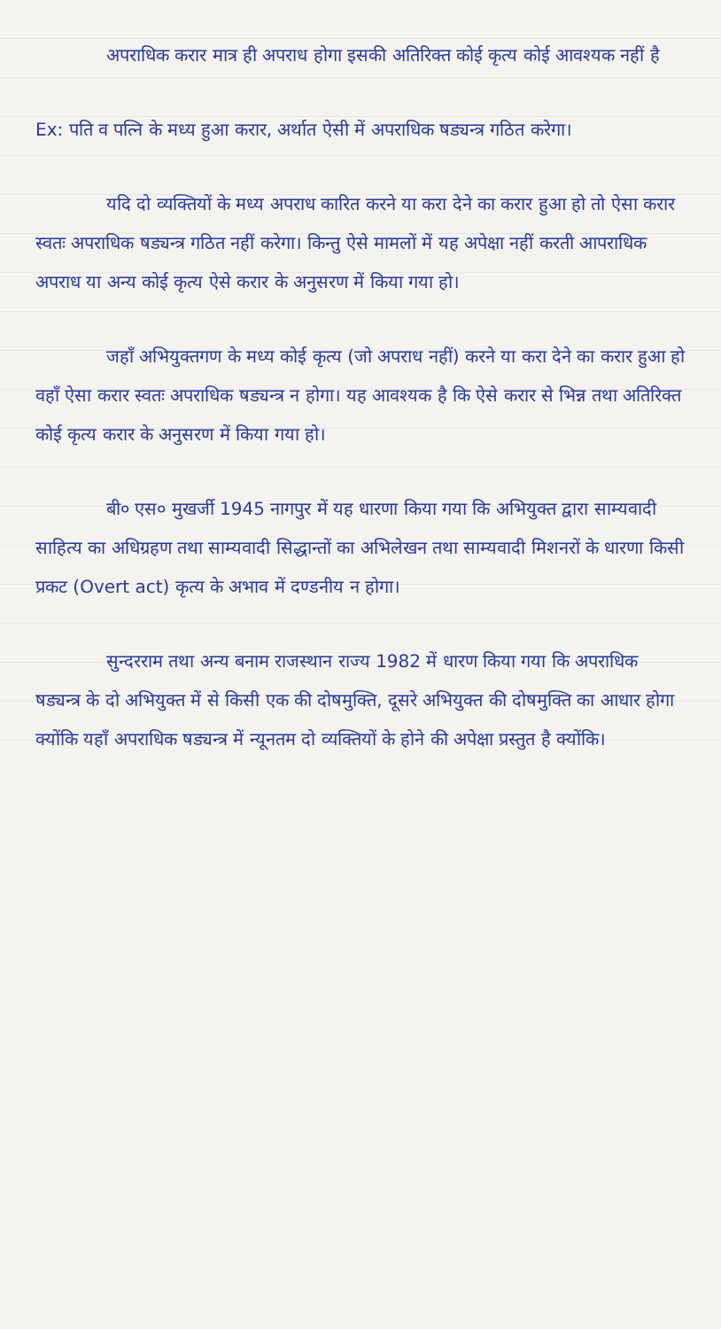अपराधिक करार मात्र ही अपराध होगा इसकी अतिरिक्त कोई कृत्य कोई आवश्यक नहीं है
Ex: पति व पत्नि के मध्य हुआ करार, अर्थात ऐसी में अपराधिक षड्यन्त्र गठित करेगा।
यदि दो व्यक्तियों के मध्य अपराध कारित करने या करा देने का करार हुआ हो तो ऐसा करार स्वतः अपराधिक षड्यन्त्र गठित नहीं करेगा। किन्तु ऐसे मामलों में यह अपेक्षा नहीं करती आपराधिक अपराध या अन्य कोई कृत्य ऐसे करार के अनुसरण में किया गया हो।
जहाँ अभियुक्तगण के मध्य कोई कृत्य (जो अपराध नहीं) करने या करा देने का करार हुआ हो वहाँ ऐसा करार स्वतः अपराधिक षड्यन्त्र न होगा। यह आवश्यक है कि ऐसे करार से भिन्न तथा अतिरिक्त कोई कृत्य करार के अनुसरण में किया गया हो।
बी० एस० मुखर्जी 1945 नागपुर में यह धारणा किया गया कि अभियुक्त द्वारा साम्यवादी साहित्य का अधिग्रहण तथा साम्यवादी सिद्धान्तों का अभिलेखन तथा साम्यवादी मिशनरों के धारणा किसी प्रकट (Overt act) कृत्य के अभाव में दण्डनीय न होगा।
सुन्दरराम तथा अन्य बनाम राजस्थान राज्य 1982 में धारण किया गया कि अपराधिक षड्यन्त्र के दो अभियुक्त में से किसी एक की दोषमुक्ति, दूसरे अभियुक्त की दोषमुक्ति का आधार होगा क्योंकि यहाँ अपराधिक षड्यन्त्र में न्यूनतम दो व्यक्तियों के होने की अपेक्षा प्रस्तुत है क्योंकि।